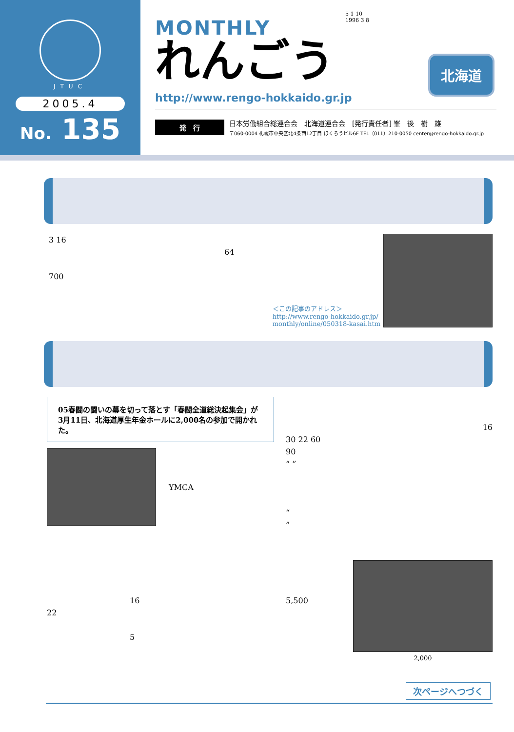JTUC
2005.4
No. 135
5 1 10
1996 3 8
MONTHLY
れんごう
北海道
http://www.rengo-hokkaido.gr.jp
発　行
日本労働組合総連合会　北海道連合会　[発行責任者] 峯　後　樹　雄
〒060-0004 札幌市中央区北4条西12丁目 ほくろうビル6F TEL（011）210-0050 center@rengo-hokkaido.gr.jp
3 16
64
700
＜この記事のアドレス＞
http://www.rengo-hokkaido.gr.jp/
monthly/online/050318-kasai.htm
05春闘の闘いの幕を切って落とす「春闘全道総決起集会」が3月11日、北海道厚生年金ホールに2,000名の参加で開かれた。
YMCA
16
22
5
16
30 22 60
90
“ ”
“
”
5,500
2,000
次ページへつづく